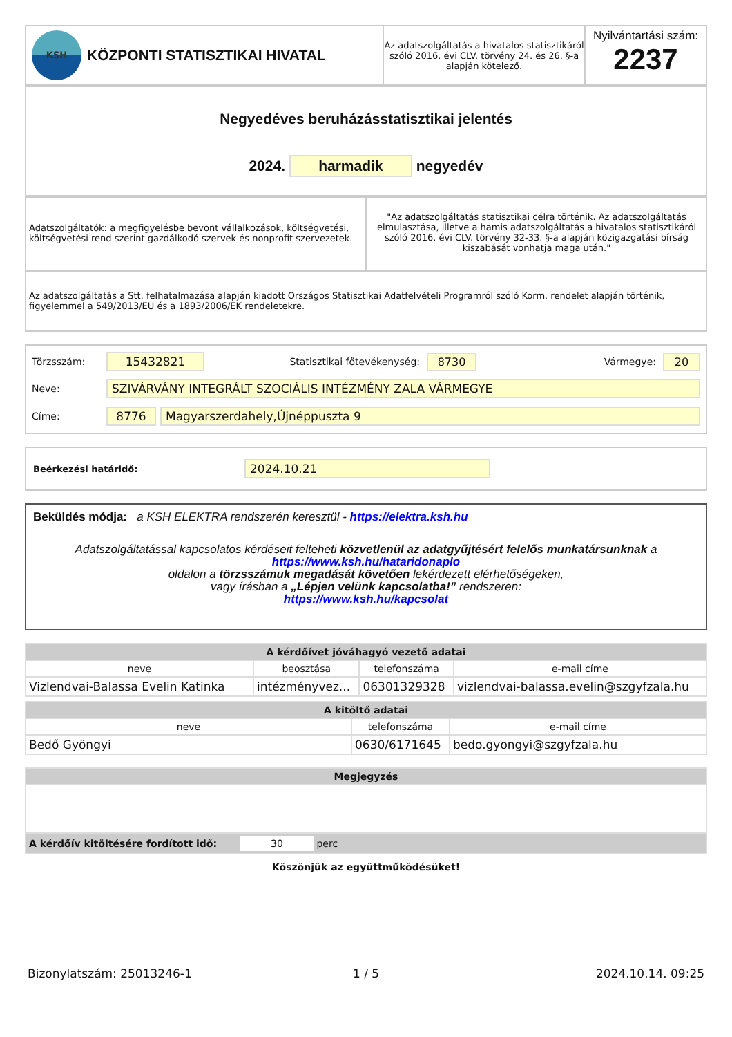KSH
KÖZPONTI STATISZTIKAI HIVATAL
Az adatszolgáltatás a hivatalos statisztikáról szóló 2016. évi CLV. törvény 24. és 26. §-a alapján kötelező.
Nyilvántartási szám:
2237
Negyedéves beruházásstatisztikai jelentés
2024. harmadik negyedév
Adatszolgáltatók: a megfigyelésbe bevont vállalkozások, költségvetési, költségvetési rend szerint gazdálkodó szervek és nonprofit szervezetek.
"Az adatszolgáltatás statisztikai célra történik. Az adatszolgáltatás elmulasztása, illetve a hamis adatszolgáltatás a hivatalos statisztikáról szóló 2016. évi CLV. törvény 32-33. §-a alapján közigazgatási bírság kiszabását vonhatja maga után."
Az adatszolgáltatás a Stt. felhatalmazása alapján kiadott Országos Statisztikai Adatfelvételi Programról szóló Korm. rendelet alapján történik, figyelemmel a 549/2013/EU és a 1893/2006/EK rendeletekre.
Törzsszám: 15432821 Statisztikai főtevékenység: 8730 Vármegye: 20
Neve: SZIVÁRVÁNY INTEGRÁLT SZOCIÁLIS INTÉZMÉNY ZALA VÁRMEGYE
Címe: 8776 Magyarszerdahely,Újnéppuszta 9
Beérkezési határidő: 2024.10.21
Beküldés módja: a KSH ELEKTRA rendszerén keresztül - https://elektra.ksh.hu
Adatszolgáltatással kapcsolatos kérdéseit felteheti közvetlenül az adatgyűjtésért felelős munkatársunknak a https://www.ksh.hu/hataridonaplo
oldalon a törzsszámuk megadását követően lekérdezett elérhetőségeken,
vagy írásban a „Lépjen velünk kapcsolatba!” rendszeren:
https://www.ksh.hu/kapcsolat
| A kérdőívet jóváhagyó vezető adatai | | | |
| --- | --- | --- | --- |
| neve | beosztása | telefonszáma | e-mail címe |
| Vizlendvai-Balassa Evelin Katinka | intézményvez... | 06301329328 | vizlendvai-balassa.evelin@szgyfzala.hu |
| A kitöltő adatai | | |
| --- | --- | --- |
| neve | telefonszáma | e-mail címe |
| Bedő Gyöngyi | 0630/6171645 | bedo.gyongyi@szgyfzala.hu |
| Megjegyzés |
| --- |
| A kérdőív kitöltésére fordított idő: 30 perc |
Köszönjük az együttműködésüket!
Bizonylatszám: 25013246-1 1 / 5 2024.10.14. 09:25